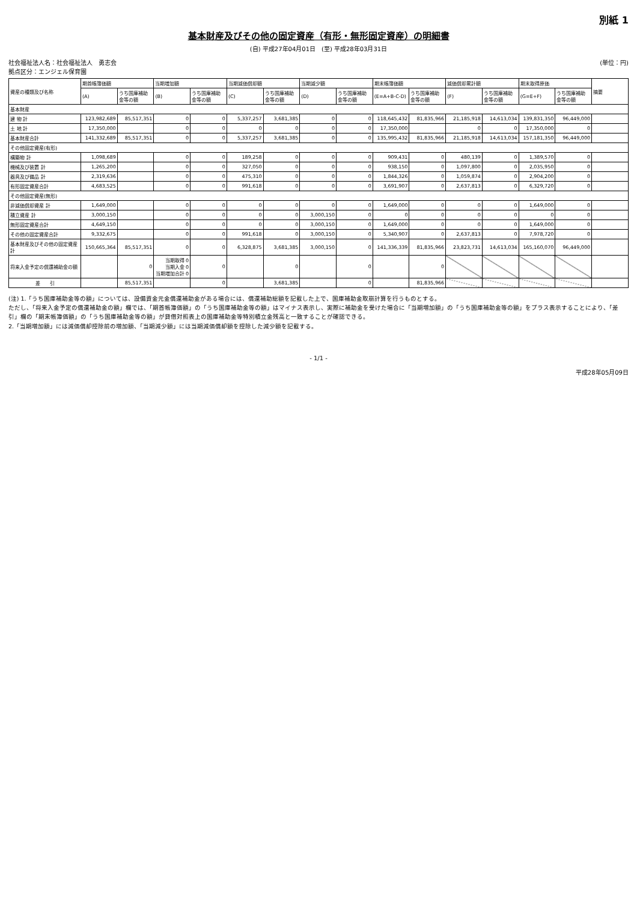別紙 1
基本財産及びその他の固定資産（有形・無形固定資産）の明細書
(自) 平成27年04月01日　(至) 平成28年03月31日
社会福祉法人名：社会福祉法人　勇志会
拠点区分：エンジェル保育園
(単位：円)
| 資産の種類及び名称 | 期首帳簿価額 | | 当期増加額 | | 当期減価償却額 | | 当期減少額 | | 期末帳簿価額 | | 減価償却累計額 | | 期末取得原価 | | 摘要 |
| --- | --- | --- | --- | --- | --- | --- | --- | --- | --- | --- | --- | --- | --- | --- | --- |
| | (A) | うち国庫補助金等の額 | (B) | うち国庫補助金等の額 | (C) | うち国庫補助金等の額 | (D) | うち国庫補助金等の額 | (E=A+B-C-D) | うち国庫補助金等の額 | (F) | うち国庫補助金等の額 | (G=E+F) | うち国庫補助金等の額 | |
| 基本財産 | | | | | | | | | | | | | | | |
| 建 物 計 | 123,982,689 | 85,517,351 | 0 | 0 | 5,337,257 | 3,681,385 | 0 | 0 | 118,645,432 | 81,835,966 | 21,185,918 | 14,613,034 | 139,831,350 | 96,449,000 | |
| 土 地 計 | 17,350,000 | | 0 | 0 | 0 | 0 | 0 | 0 | 17,350,000 | | 0 | 0 | 17,350,000 | 0 | |
| 基本財産合計 | 141,332,689 | 85,517,351 | 0 | 0 | 5,337,257 | 3,681,385 | 0 | 0 | 135,995,432 | 81,835,966 | 21,185,918 | 14,613,034 | 157,181,350 | 96,449,000 | |
| その他固定資産(有形) | | | | | | | | | | | | | | | |
| 構築物 計 | 1,098,689 | | 0 | 0 | 189,258 | 0 | 0 | 0 | 909,431 | 0 | 480,139 | 0 | 1,389,570 | 0 | |
| 機械及び装置 計 | 1,265,200 | | 0 | 0 | 327,050 | 0 | 0 | 0 | 938,150 | 0 | 1,097,800 | 0 | 2,035,950 | 0 | |
| 器具及び備品 計 | 2,319,636 | | 0 | 0 | 475,310 | 0 | 0 | 0 | 1,844,326 | 0 | 1,059,874 | 0 | 2,904,200 | 0 | |
| 有形固定資産合計 | 4,683,525 | | 0 | 0 | 991,618 | 0 | 0 | 0 | 3,691,907 | 0 | 2,637,813 | 0 | 6,329,720 | 0 | |
| その他固定資産(無形) | | | | | | | | | | | | | | | |
| 非減価償却資産 計 | 1,649,000 | | 0 | 0 | 0 | 0 | 0 | 0 | 1,649,000 | 0 | 0 | 0 | 1,649,000 | 0 | |
| 積立資産 計 | 3,000,150 | | 0 | 0 | 0 | 0 | 3,000,150 | 0 | 0 | 0 | 0 | 0 | 0 | 0 | |
| 無形固定資産合計 | 4,649,150 | | 0 | 0 | 0 | 0 | 3,000,150 | 0 | 1,649,000 | 0 | 0 | 0 | 1,649,000 | 0 | |
| その他の固定資産合計 | 9,332,675 | | 0 | 0 | 991,618 | 0 | 3,000,150 | 0 | 5,340,907 | 0 | 2,637,813 | 0 | 7,978,720 | 0 | |
| 基本財産及びその他の固定資産計 | 150,665,364 | 85,517,351 | 0 | 0 | 6,328,875 | 3,681,385 | 3,000,150 | 0 | 141,336,339 | 81,835,966 | 23,823,731 | 14,613,034 | 165,160,070 | 96,449,000 | |
| 将来入金予定の償還補助金の額 | | 0 | 当期取得 0 当期入金 0 当期増加合計 0 | 0 | | 0 | | 0 | | 0 | | | | | |
| 差 引 | | 85,517,351 | | 0 | | 3,681,385 | | 0 | | 81,835,966 | | | | | |
(注) 1.「うち国庫補助金等の額」については、設備資金元金償還補助金がある場合には、償還補助総額を記載した上で、国庫補助金取崩計算を行うものとする。
ただし、「将来入金予定の償還補助金の額」欄では、「期首帳簿価額」の「うち国庫補助金等の額」はマイナス表示し、実際に補助金を受けた場合に「当期増加額」の「うち国庫補助金等の額」をプラス表示することにより、「差引」欄の「期末帳簿価額」の「うち国庫補助金等の額」が貸借対照表上の国庫補助金等特別積立金残高と一致することが確認できる。
2.「当期増加額」には減価償却控除前の増加額、「当期減少額」には当期減価償却額を控除した減少額を記載する。
- 1/1 -
平成28年05月09日